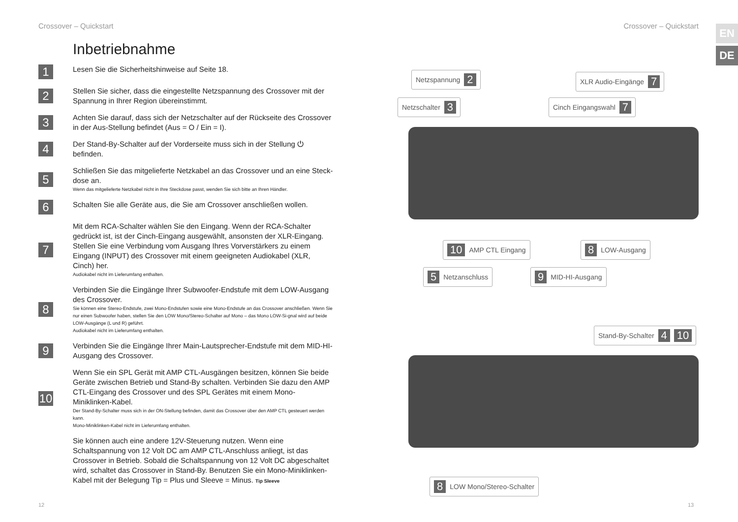Crossover – Quickstart
Inbetriebnahme
1
Lesen Sie die Sicherheitshinweise auf Seite 18.
2
Stellen Sie sicher, dass die eingestellte Netzspannung des Crossover mit der Spannung in Ihrer Region übereinstimmt.
3
Achten Sie darauf, dass sich der Netzschalter auf der Rückseite des Crossover in der Aus-Stellung befindet (Aus = O / Ein = I).
4
Der Stand-By-Schalter auf der Vorderseite muss sich in der Stellung ⏻ befinden.
5
Schließen Sie das mitgelieferte Netzkabel an das Crossover und an eine Steck-dose an.
Wenn das mitgelieferte Netzkabel nicht in Ihre Steckdose passt, wenden Sie sich bitte an Ihren Händler.
6
Schalten Sie alle Geräte aus, die Sie am Crossover anschließen wollen.
7
Mit dem RCA-Schalter wählen Sie den Eingang. Wenn der RCA-Schalter gedrückt ist, ist der Cinch-Eingang ausgewählt, ansonsten der XLR-Eingang. Stellen Sie eine Verbindung vom Ausgang Ihres Vorverstärkers zu einem Eingang (INPUT) des Crossover mit einem geeigneten Audiokabel (XLR, Cinch) her.
Audiokabel nicht im Lieferumfang enthalten.
8
Verbinden Sie die Eingänge Ihrer Subwoofer-Endstufe mit dem LOW-Ausgang des Crossover.
Sie können eine Stereo-Endstufe, zwei Mono-Endstufen sowie eine Mono-Endstufe an das Crossover anschließen. Wenn Sie nur einen Subwoofer haben, stellen Sie den LOW Mono/Stereo-Schalter auf Mono – das Mono LOW-Si-gnal wird auf beide LOW-Ausgänge (L und R) geführt.
Audiokabel nicht im Lieferumfang enthalten.
9
Verbinden Sie die Eingänge Ihrer Main-Lautsprecher-Endstufe mit dem MID-HI-Ausgang des Crossover.
10
Wenn Sie ein SPL Gerät mit AMP CTL-Ausgängen besitzen, können Sie beide Geräte zwischen Betrieb und Stand-By schalten. Verbinden Sie dazu den AMP CTL-Eingang des Crossover und des SPL Gerätes mit einem Mono-Miniklinken-Kabel.
Der Stand-By-Schalter muss sich in der ON-Stellung befinden, damit das Crossover über den AMP CTL gesteuert werden kann.
Mono-Miniklinken-Kabel nicht im Lieferumfang enthalten.
Sie können auch eine andere 12V-Steuerung nutzen. Wenn eine Schaltspannung von 12 Volt DC am AMP CTL-Anschluss anliegt, ist das Crossover in Betrieb. Sobald die Schaltspannung von 12 Volt DC abgeschaltet wird, schaltet das Crossover in Stand-By. Benutzen Sie ein Mono-Miniklinken-Kabel mit der Belegung Tip = Plus und Sleeve = Minus. Tip Sleeve
12
EN
DE
Crossover – Quickstart
Netzspannung 2
Netzschalter 3
XLR Audio-Eingänge 7
Cinch Eingangswahl 7
10 AMP CTL Eingang 8 LOW-Ausgang
5 Netzanschluss 9 MID-HI-Ausgang
Stand-By-Schalter 4 10
8 LOW Mono/Stereo-Schalter
13